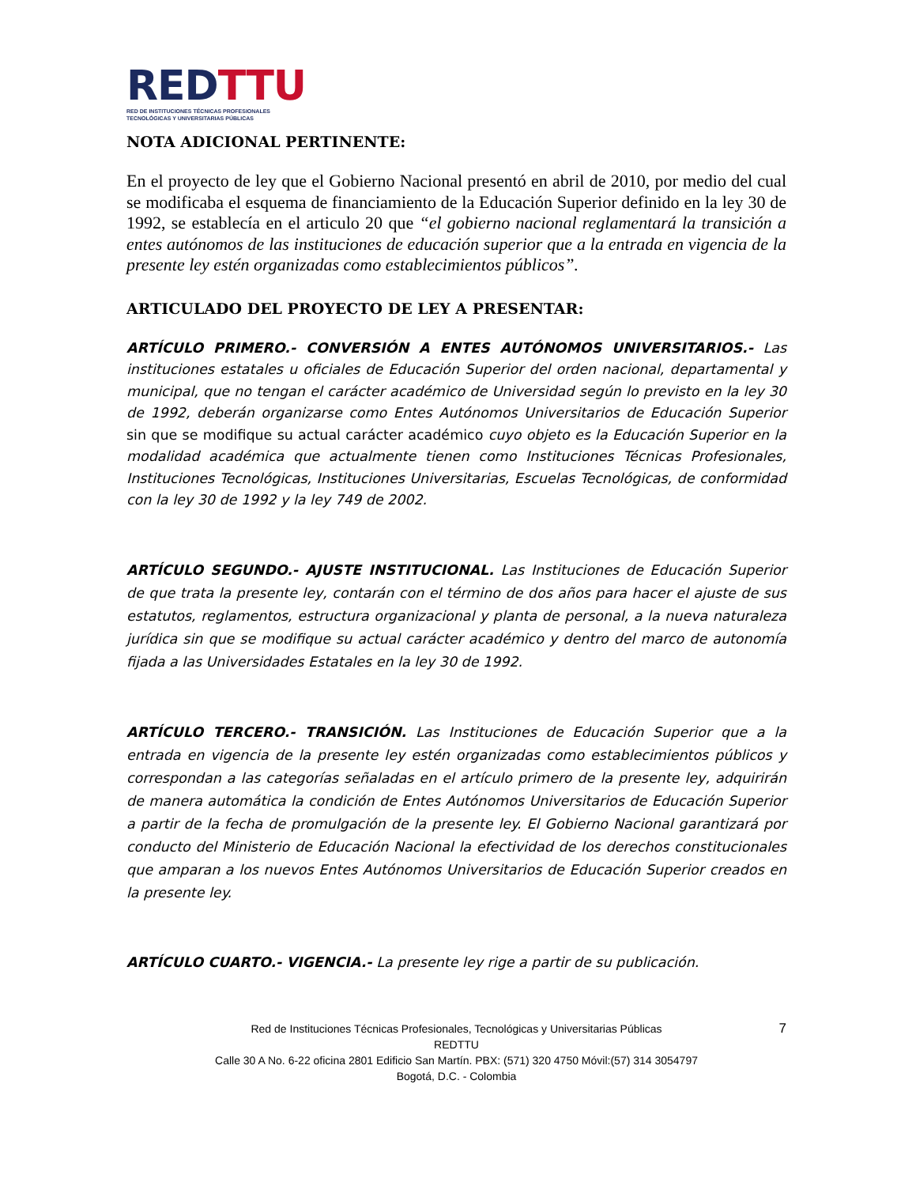RED TTU
RED DE INSTITUCIONES TÉCNICAS PROFESIONALES
TECNOLÓGICAS Y UNIVERSITARIAS PÚBLICAS
NOTA ADICIONAL PERTINENTE:
En el proyecto de ley que el Gobierno Nacional presentó en abril de 2010, por medio del cual se modificaba el esquema de financiamiento de la Educación Superior definido en la ley 30 de 1992, se establecía en el articulo 20 que “el gobierno nacional reglamentará la transición a entes autónomos de las instituciones de educación superior que a la entrada en vigencia de la presente ley estén organizadas como establecimientos públicos”.
ARTICULADO DEL PROYECTO DE LEY A PRESENTAR:
ARTÍCULO PRIMERO.- CONVERSIÓN A ENTES AUTÓNOMOS UNIVERSITARIOS.- Las instituciones estatales u oficiales de Educación Superior del orden nacional, departamental y municipal, que no tengan el carácter académico de Universidad según lo previsto en la ley 30 de 1992, deberán organizarse como Entes Autónomos Universitarios de Educación Superior sin que se modifique su actual carácter académico cuyo objeto es la Educación Superior en la modalidad académica que actualmente tienen como Instituciones Técnicas Profesionales, Instituciones Tecnológicas, Instituciones Universitarias, Escuelas Tecnológicas, de conformidad con la ley 30 de 1992 y la ley 749 de 2002.
ARTÍCULO SEGUNDO.- AJUSTE INSTITUCIONAL. Las Instituciones de Educación Superior de que trata la presente ley, contarán con el término de dos años para hacer el ajuste de sus estatutos, reglamentos, estructura organizacional y planta de personal, a la nueva naturaleza jurídica sin que se modifique su actual carácter académico y dentro del marco de autonomía fijada a las Universidades Estatales en la ley 30 de 1992.
ARTÍCULO TERCERO.- TRANSICIÓN. Las Instituciones de Educación Superior que a la entrada en vigencia de la presente ley estén organizadas como establecimientos públicos y correspondan a las categorías señaladas en el artículo primero de la presente ley, adquirirán de manera automática la condición de Entes Autónomos Universitarios de Educación Superior a partir de la fecha de promulgación de la presente ley. El Gobierno Nacional garantizará por conducto del Ministerio de Educación Nacional la efectividad de los derechos constitucionales que amparan a los nuevos Entes Autónomos Universitarios de Educación Superior creados en la presente ley.
ARTÍCULO CUARTO.- VIGENCIA.- La presente ley rige a partir de su publicación.
7 Red de Instituciones Técnicas Profesionales, Tecnológicas y Universitarias Públicas
REDTTU
Calle 30 A No. 6-22 oficina 2801 Edificio San Martín. PBX: (571) 320 4750 Móvil:(57) 314 3054797
Bogotá, D.C. - Colombia